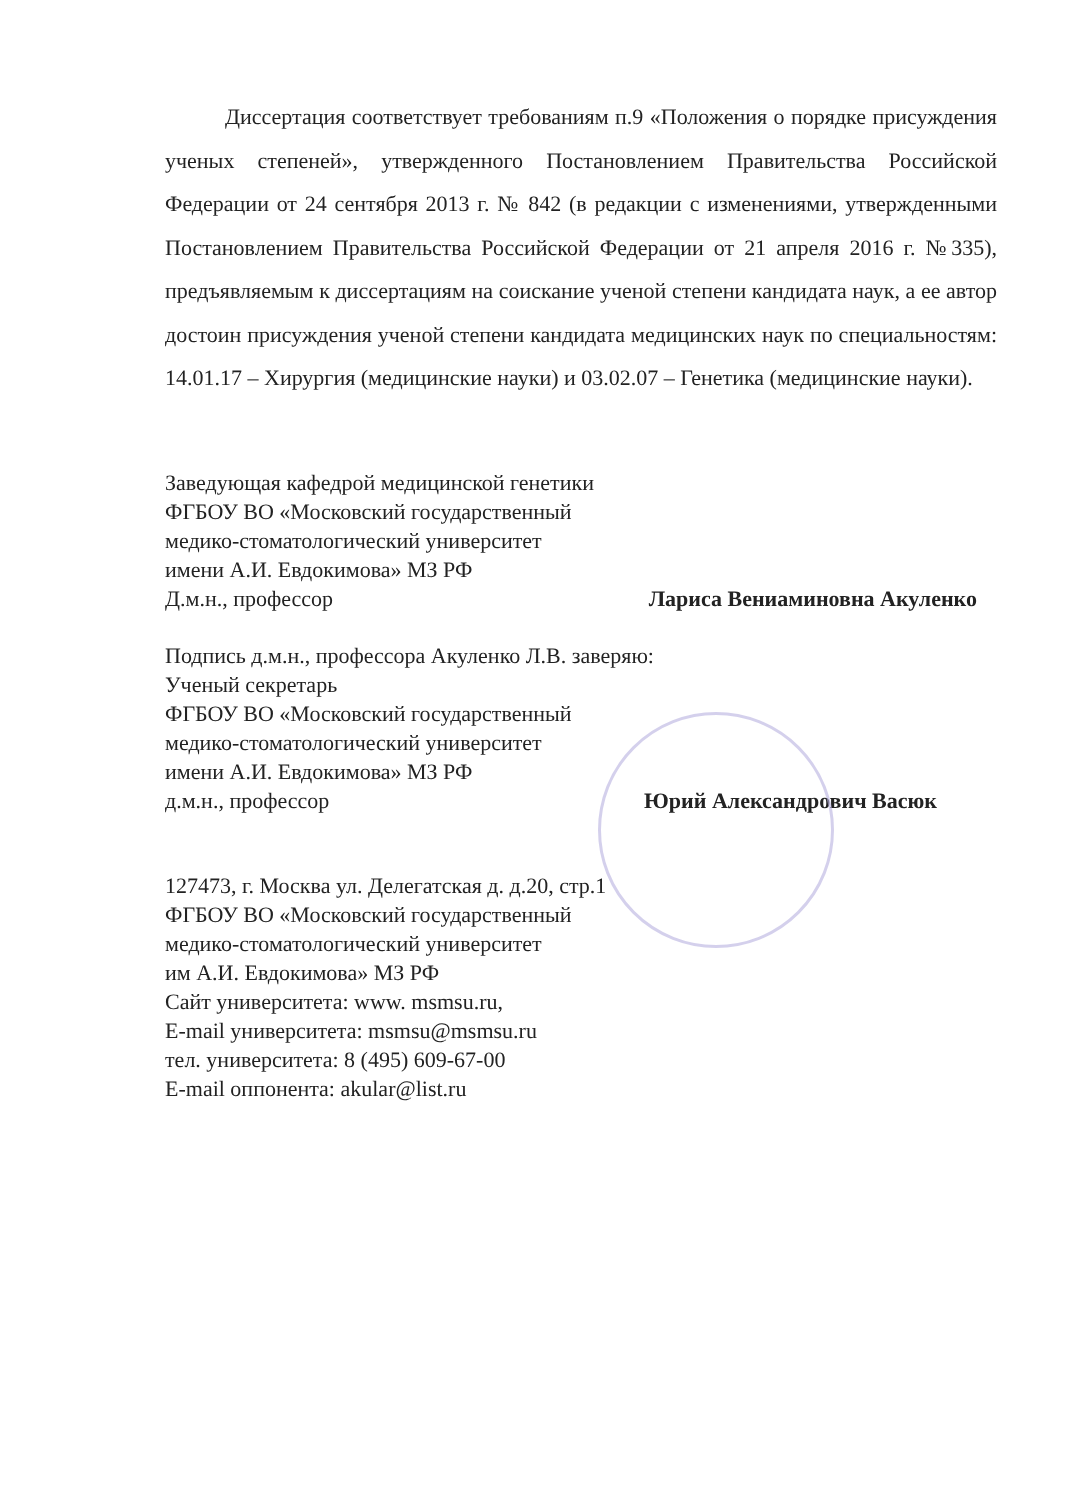Диссертация соответствует требованиям п.9 «Положения о порядке присуждения ученых степеней», утвержденного Постановлением Правительства Российской Федерации от 24 сентября 2013 г. № 842 (в редакции с изменениями, утвержденными Постановлением Правительства Российской Федерации от 21 апреля 2016 г. №335), предъявляемым к диссертациям на соискание ученой степени кандидата наук, а ее автор достоин присуждения ученой степени кандидата медицинских наук по специальностям: 14.01.17 – Хирургия (медицинские науки) и 03.02.07 – Генетика (медицинские науки).
Заведующая кафедрой медицинской генетики
ФГБОУ ВО «Московский государственный
медико-стоматологический университет
имени А.И. Евдокимова» МЗ РФ
Д.м.н., профессор Лариса Вениаминовна Акуленко
Подпись д.м.н., профессора Акуленко Л.В. заверяю:
Ученый секретарь
ФГБОУ ВО «Московский государственный
медико-стоматологический университет
имени А.И. Евдокимова» МЗ РФ
д.м.н., профессор Юрий Александрович Васюк
127473, г. Москва ул. Делегатская д. д.20, стр.1
ФГБОУ ВО «Московский государственный
медико-стоматологический университет
им А.И. Евдокимова» МЗ РФ
Сайт университета: www. msmsu.ru,
E-mail университета: msmsu@msmsu.ru
тел. университета: 8 (495) 609-67-00
E-mail оппонента: akular@list.ru